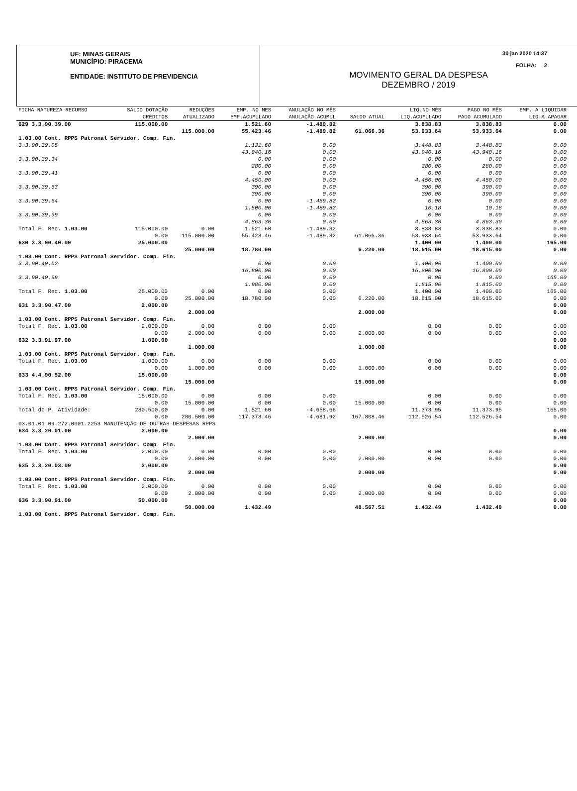UF: MINAS GERAIS
MUNICÍPIO: PIRACEMA
ENTIDADE: INSTITUTO DE PREVIDENCIA
30 jan 2020 14:37
FOLHA: 2
MOVIMENTO GERAL DA DESPESA
DEZEMBRO / 2019
| FICHA NATUREZA RECURSO | SALDO DOTAÇÃO | REDUÇÕES | EMP. NO MES | ANULAÇÃO NO MÊS | | LIQ.NO MÊS | PAGO NO MÊS | EMP. A LIQUIDAR |
| --- | --- | --- | --- | --- | --- | --- | --- | --- |
| | CRÉDITOS | ATUALIZADO | EMP.ACUMULADO | ANULAÇÃO ACUMUL | SALDO ATUAL | LIQ.ACUMULADO | PAGO ACUMULADO | LIQ.A APAGAR |
| 629 3.3.90.39.00 | 115.000.00 | | 1.521.60 | -1.489.82 | | 3.838.83 | 3.838.83 | 0.00 |
| | | 115.000.00 | 55.423.46 | -1.489.82 | 61.066.36 | 53.933.64 | 53.933.64 | 0.00 |
| 1.03.00 Cont. RPPS Patronal Servidor. Comp. Fin. | | | | | | | | |
| 3.3.90.39.05 | | | 1.131.60 | 0.00 | | 3.448.83 | 3.448.83 | 0.00 |
| | | | 43.940.16 | 0.00 | | 43.940.16 | 43.940.16 | 0.00 |
| 3.3.90.39.34 | | | 0.00 | 0.00 | | 0.00 | 0.00 | 0.00 |
| | | | 280.00 | 0.00 | | 280.00 | 280.00 | 0.00 |
| 3.3.90.39.41 | | | 0.00 | 0.00 | | 0.00 | 0.00 | 0.00 |
| | | | 4.450.00 | 0.00 | | 4.450.00 | 4.450.00 | 0.00 |
| 3.3.90.39.63 | | | 390.00 | 0.00 | | 390.00 | 390.00 | 0.00 |
| | | | 390.00 | 0.00 | | 390.00 | 390.00 | 0.00 |
| 3.3.90.39.64 | | | 0.00 | -1.489.82 | | 0.00 | 0.00 | 0.00 |
| | | | 1.500.00 | -1.489.82 | | 10.18 | 10.18 | 0.00 |
| 3.3.90.39.99 | | | 0.00 | 0.00 | | 0.00 | 0.00 | 0.00 |
| | | | 4.863.30 | 0.00 | | 4.863.30 | 4.863.30 | 0.00 |
| Total F. Rec. 1.03.00 | 115.000.00 | 0.00 | 1.521.60 | -1.489.82 | | 3.838.83 | 3.838.83 | 0.00 |
| | 0.00 | 115.000.00 | 55.423.46 | -1.489.82 | 61.066.36 | 53.933.64 | 53.933.64 | 0.00 |
| 630 3.3.90.40.00 | 25.000.00 | | | | | 1.400.00 | 1.400.00 | 165.00 |
| | | 25.000.00 | 18.780.00 | | 6.220.00 | 18.615.00 | 18.615.00 | 0.00 |
| 1.03.00 Cont. RPPS Patronal Servidor. Comp. Fin. | | | | | | | | |
| 3.3.90.40.02 | | | 0.00 | 0.00 | | 1.400.00 | 1.400.00 | 0.00 |
| | | | 16.800.00 | 0.00 | | 16.800.00 | 16.800.00 | 0.00 |
| 3.3.90.40.99 | | | 0.00 | 0.00 | | 0.00 | 0.00 | 165.00 |
| | | | 1.980.00 | 0.00 | | 1.815.00 | 1.815.00 | 0.00 |
| Total F. Rec. 1.03.00 | 25.000.00 | 0.00 | 0.00 | 0.00 | | 1.400.00 | 1.400.00 | 165.00 |
| | 0.00 | 25.000.00 | 18.780.00 | 0.00 | 6.220.00 | 18.615.00 | 18.615.00 | 0.00 |
| 631 3.3.90.47.00 | 2.000.00 | | | | | | | 0.00 |
| | | 2.000.00 | | | 2.000.00 | | | 0.00 |
| 1.03.00 Cont. RPPS Patronal Servidor. Comp. Fin. | | | | | | | | |
| Total F. Rec. 1.03.00 | 2.000.00 | 0.00 | 0.00 | 0.00 | | 0.00 | 0.00 | 0.00 |
| | 0.00 | 2.000.00 | 0.00 | 0.00 | 2.000.00 | 0.00 | 0.00 | 0.00 |
| 632 3.3.91.97.00 | 1.000.00 | | | | | | | 0.00 |
| | | 1.000.00 | | | 1.000.00 | | | 0.00 |
| 1.03.00 Cont. RPPS Patronal Servidor. Comp. Fin. | | | | | | | | |
| Total F. Rec. 1.03.00 | 1.000.00 | 0.00 | 0.00 | 0.00 | | 0.00 | 0.00 | 0.00 |
| | 0.00 | 1.000.00 | 0.00 | 0.00 | 1.000.00 | 0.00 | 0.00 | 0.00 |
| 633 4.4.90.52.00 | 15.000.00 | | | | | | | 0.00 |
| | | 15.000.00 | | | 15.000.00 | | | 0.00 |
| 1.03.00 Cont. RPPS Patronal Servidor. Comp. Fin. | | | | | | | | |
| Total F. Rec. 1.03.00 | 15.000.00 | 0.00 | 0.00 | 0.00 | | 0.00 | 0.00 | 0.00 |
| | 0.00 | 15.000.00 | 0.00 | 0.00 | 15.000.00 | 0.00 | 0.00 | 0.00 |
| Total do P. Atividade: | 280.500.00 | 0.00 | 1.521.60 | -4.658.66 | | 11.373.95 | 11.373.95 | 165.00 |
| | 0.00 | 280.500.00 | 117.373.46 | -4.681.92 | 167.808.46 | 112.526.54 | 112.526.54 | 0.00 |
| 03.01.01 09.272.0001.2253 MANUTENÇÃO DE OUTRAS DESPESAS RPPS | | | | | | | | |
| 634 3.3.20.01.00 | 2.000.00 | | | | | | | 0.00 |
| | | 2.000.00 | | | 2.000.00 | | | 0.00 |
| 1.03.00 Cont. RPPS Patronal Servidor. Comp. Fin. | | | | | | | | |
| Total F. Rec. 1.03.00 | 2.000.00 | 0.00 | 0.00 | 0.00 | | 0.00 | 0.00 | 0.00 |
| | 0.00 | 2.000.00 | 0.00 | 0.00 | 2.000.00 | 0.00 | 0.00 | 0.00 |
| 635 3.3.20.03.00 | 2.000.00 | | | | | | | 0.00 |
| | | 2.000.00 | | | 2.000.00 | | | 0.00 |
| 1.03.00 Cont. RPPS Patronal Servidor. Comp. Fin. | | | | | | | | |
| Total F. Rec. 1.03.00 | 2.000.00 | 0.00 | 0.00 | 0.00 | | 0.00 | 0.00 | 0.00 |
| | 0.00 | 2.000.00 | 0.00 | 0.00 | 2.000.00 | 0.00 | 0.00 | 0.00 |
| 636 3.3.90.91.00 | 50.000.00 | | | | | | | 0.00 |
| | | 50.000.00 | 1.432.49 | | 48.567.51 | 1.432.49 | 1.432.49 | 0.00 |
| 1.03.00 Cont. RPPS Patronal Servidor. Comp. Fin. | | | | | | | | |